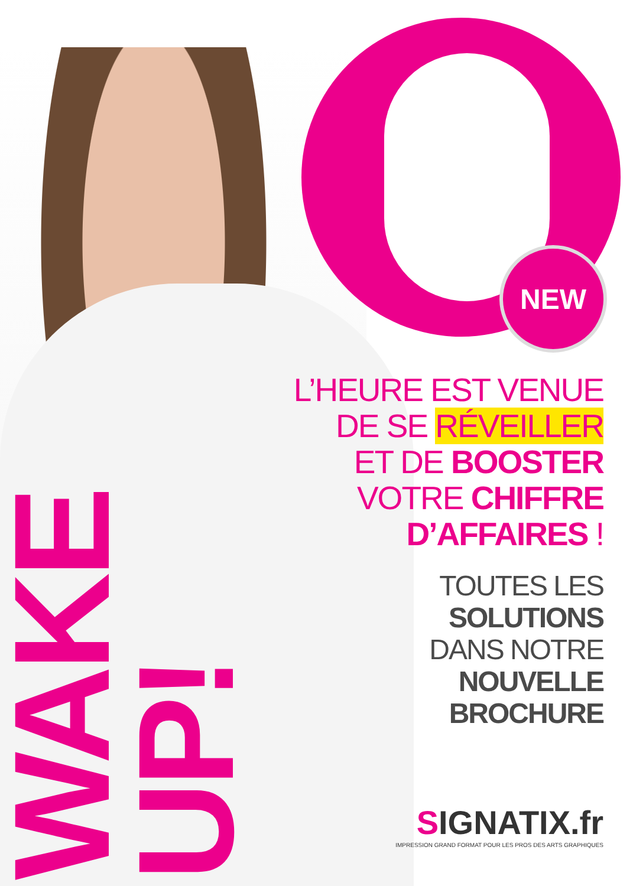NEW
WAKE UP!
L’HEURE EST VENUE
DE SE RÉVEILLER
ET DE BOOSTER
VOTRE CHIFFRE
D’AFFAIRES !
TOUTES LES
SOLUTIONS
DANS NOTRE
NOUVELLE
BROCHURE
SIGNATIX.fr
IMPRESSION GRAND FORMAT POUR LES PROS DES ARTS GRAPHIQUES